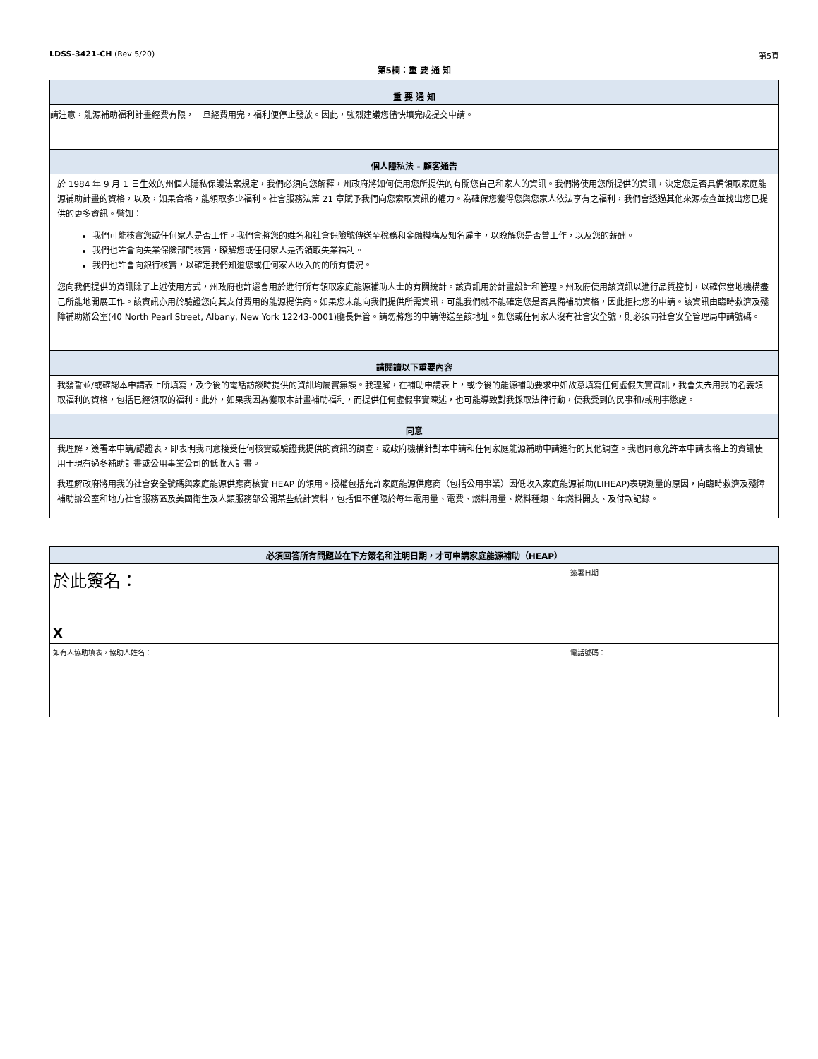LDSS-3421-CH (Rev 5/20) 第5頁
第5欄：重 要 通 知
重 要 通 知
請注意，能源補助福利計畫經費有限，一旦經費用完，福利便停止發放。因此，強烈建議您儘快填完成提交申請。
個人隱私法 - 顧客通告
於 1984 年 9 月 1 日生效的州個人隱私保護法案規定，我們必須向您解釋，州政府將如何使用您所提供的有關您自己和家人的資訊。我們將使用您所提供的資訊，決定您是否具備領取家庭能源補助計畫的資格，以及，如果合格，能領取多少福利。社會服務法第 21 章賦予我們向您索取資訊的權力。為確保您獲得您與您家人依法享有之福利，我們會透過其他來源檢查並找出您已提供的更多資訊。譬如：
我們可能核實您或任何家人是否工作。我們會將您的姓名和社會保險號傳送至稅務和金融機構及知名雇主，以瞭解您是否曾工作，以及您的薪酬。
我們也許會向失業保險部門核實，瞭解您或任何家人是否領取失業福利。
我們也許會向銀行核實，以確定我們知道您或任何家人收入的的所有情況。
您向我們提供的資訊除了上述使用方式，州政府也許還會用於進行所有領取家庭能源補助人士的有關統計。該資訊用於計畫設計和管理。州政府使用該資訊以進行品質控制，以確保當地機構盡己所能地開展工作。該資訊亦用於驗證您向其支付費用的能源提供商。如果您未能向我們提供所需資訊，可能我們就不能確定您是否具備補助資格，因此拒批您的申請。該資訊由臨時救濟及殘障補助辦公室(40 North Pearl Street, Albany, New York 12243-0001)廳長保管。請勿將您的申請傳送至該地址。如您或任何家人沒有社會安全號，則必須向社會安全管理局申請號碼。
請閱讀以下重要內容
我發誓並/或確認本申請表上所填寫，及今後的電話訪談時提供的資訊均屬實無誤。我理解，在補助申請表上，或今後的能源補助要求中如故意填寫任何虛假失實資訊，我會失去用我的名義領取福利的資格，包括已經領取的福利。此外，如果我因為獲取本計畫補助福利，而提供任何虛假事實陳述，也可能導致對我採取法律行動，使我受到的民事和/或刑事懲處。
同意
我理解，簽署本申請/認證表，即表明我同意接受任何核實或驗證我提供的資訊的調查，或政府機構針對本申請和任何家庭能源補助申請進行的其他調查。我也同意允許本申請表格上的資訊使用于現有過冬補助計畫或公用事業公司的低收入計畫。
我理解政府將用我的社會安全號碼與家庭能源供應商核實 HEAP 的領用。授權包括允許家庭能源供應商（包括公用事業）因低收入家庭能源補助(LIHEAP)表現測量的原因，向臨時救濟及殘障補助辦公室和地方社會服務區及美國衛生及人類服務部公開某些統計資料，包括但不僅限於每年電用量、電費、燃料用量、燃料種類、年燃料開支、及付款記錄。
| 必須回答所有問題並在下方簽名和注明日期，才可申請家庭能源補助（HEAP） | |
| --- | --- |
| 於此簽名： X | 簽署日期 |
| 如有人協助填表，協助人姓名： | 電話號碼： |